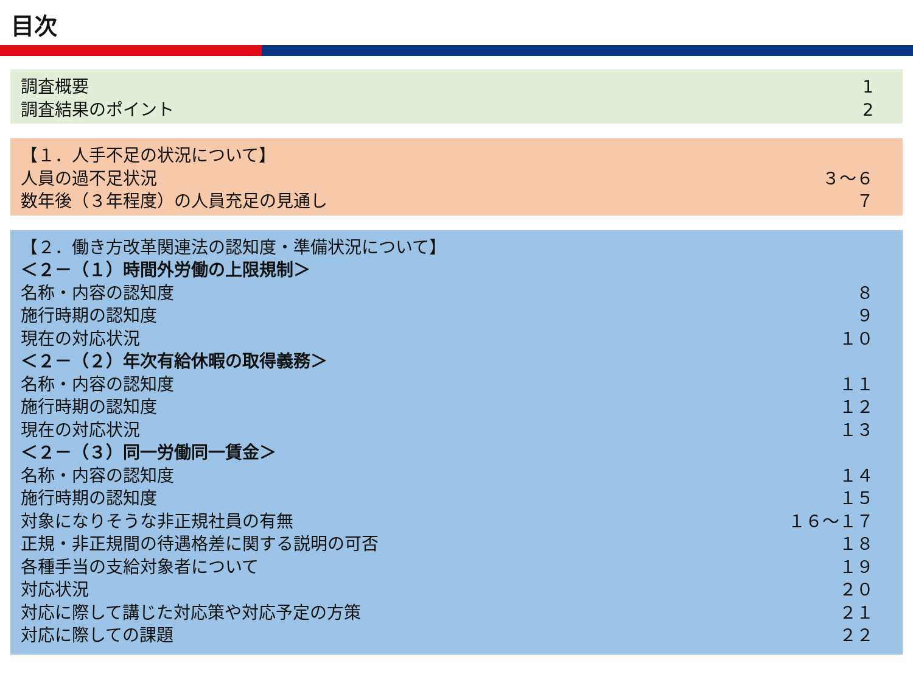目次
調査概要 1
調査結果のポイント 2
【１．人手不足の状況について】
人員の過不足状況 ３～６
数年後（３年程度）の人員充足の見通し ７
【２．働き方改革関連法の認知度・準備状況について】
＜２－（１）時間外労働の上限規制＞
名称・内容の認知度 ８
施行時期の認知度 ９
現在の対応状況 １０
＜２－（２）年次有給休暇の取得義務＞
名称・内容の認知度 １１
施行時期の認知度 １２
現在の対応状況 １３
＜２－（３）同一労働同一賃金＞
名称・内容の認知度 １４
施行時期の認知度 １５
対象になりそうな非正規社員の有無 １６～１７
正規・非正規間の待遇格差に関する説明の可否 １８
各種手当の支給対象者について １９
対応状況 ２０
対応に際して講じた対応策や対応予定の方策 ２１
対応に際しての課題 ２２